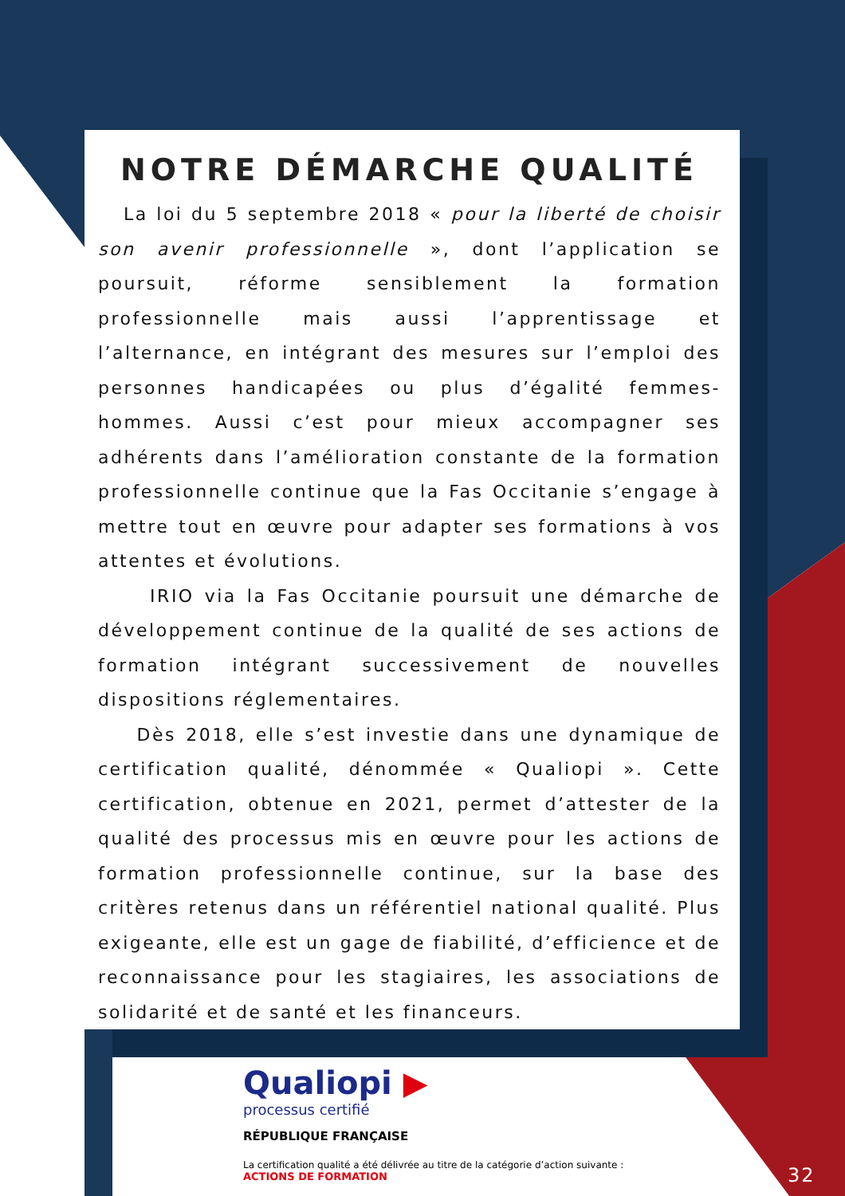NOTRE DÉMARCHE QUALITÉ
La loi du 5 septembre 2018 « pour la liberté de choisir son avenir professionnelle », dont l’application se poursuit, réforme sensiblement la formation professionnelle mais aussi l’apprentissage et l’alternance, en intégrant des mesures sur l’emploi des personnes handicapées ou plus d’égalité femmes-hommes. Aussi c’est pour mieux accompagner ses adhérents dans l’amélioration constante de la formation professionnelle continue que la Fas Occitanie s’engage à mettre tout en œuvre pour adapter ses formations à vos attentes et évolutions.
IRIO via la Fas Occitanie poursuit une démarche de développement continue de la qualité de ses actions de formation intégrant successivement de nouvelles dispositions réglementaires.
Dès 2018, elle s’est investie dans une dynamique de certification qualité, dénommée « Qualiopi ». Cette certification, obtenue en 2021, permet d’attester de la qualité des processus mis en œuvre pour les actions de formation professionnelle continue, sur la base des critères retenus dans un référentiel national qualité. Plus exigeante, elle est un gage de fiabilité, d’efficience et de reconnaissance pour les stagiaires, les associations de solidarité et de santé et les financeurs.
Qualiopi ▶
processus certifié
RÉPUBLIQUE FRANÇAISE
La certification qualité a été délivrée au titre de la catégorie d’action suivante :
ACTIONS DE FORMATION
32